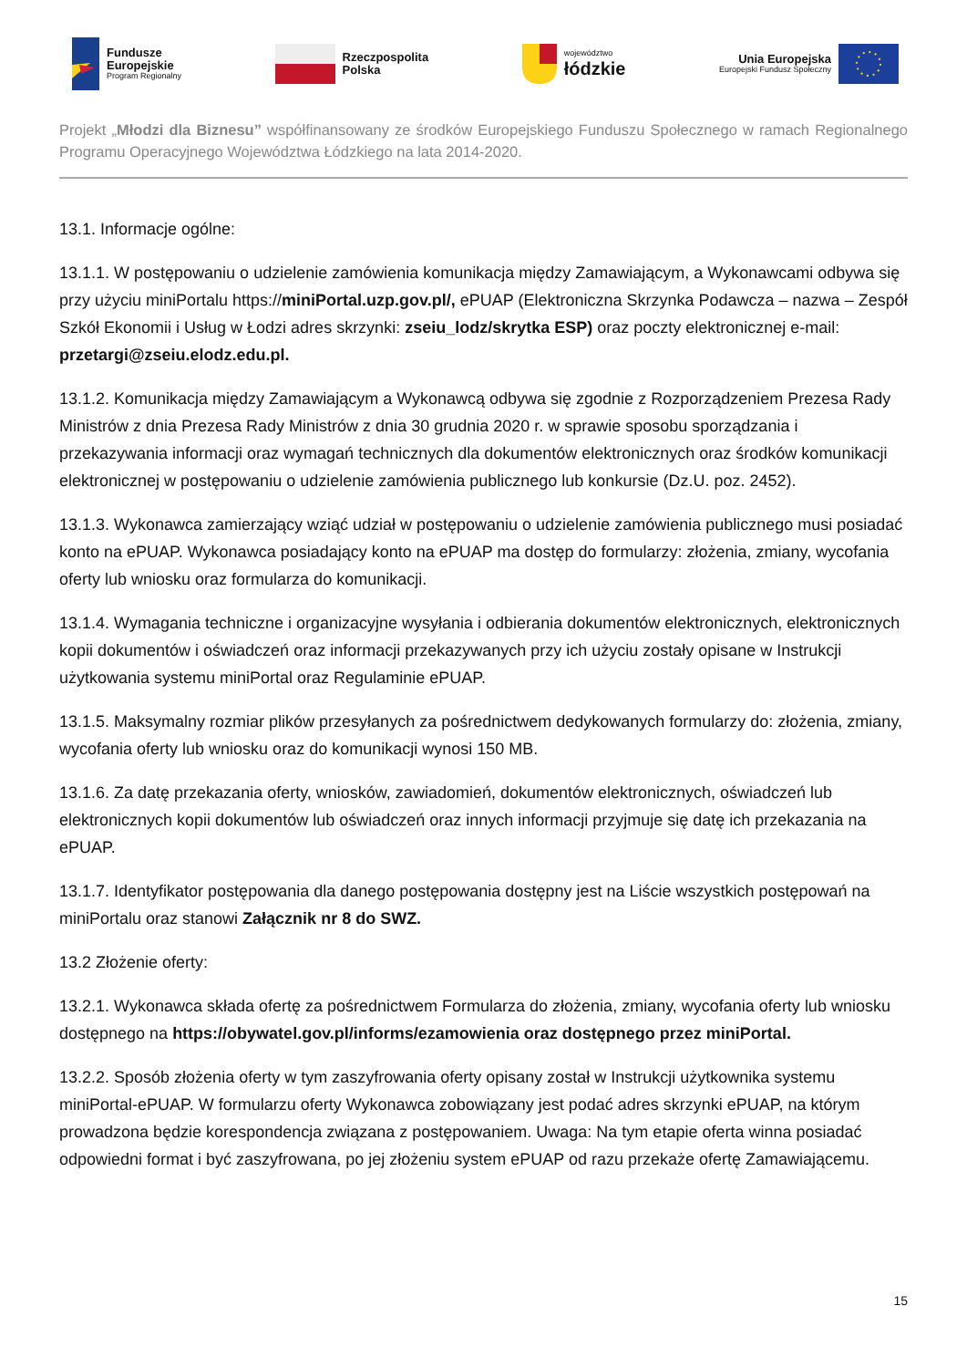Fundusze
Europejskie
Program Regionalny
Rzeczpospolita
Polska
województwo
łódzkie
Unia Europejska
Europejski Fundusz Społeczny
Projekt „Młodzi dla Biznesu” współfinansowany ze środków Europejskiego Funduszu Społecznego w ramach Regionalnego Programu Operacyjnego Województwa Łódzkiego na lata 2014-2020.
13.1. Informacje ogólne:
13.1.1. W postępowaniu o udzielenie zamówienia komunikacja między Zamawiającym, a Wykonawcami odbywa się przy użyciu miniPortalu https://miniPortal.uzp.gov.pl/, ePUAP (Elektroniczna Skrzynka Podawcza – nazwa – Zespół Szkół Ekonomii i Usług w Łodzi adres skrzynki: zseiu_lodz/skrytka ESP) oraz poczty elektronicznej e-mail: przetargi@zseiu.elodz.edu.pl.
13.1.2. Komunikacja między Zamawiającym a Wykonawcą odbywa się zgodnie z Rozporządzeniem Prezesa Rady Ministrów z dnia Prezesa Rady Ministrów z dnia 30 grudnia 2020 r. w sprawie sposobu sporządzania i przekazywania informacji oraz wymagań technicznych dla dokumentów elektronicznych oraz środków komunikacji elektronicznej w postępowaniu o udzielenie zamówienia publicznego lub konkursie (Dz.U. poz. 2452).
13.1.3. Wykonawca zamierzający wziąć udział w postępowaniu o udzielenie zamówienia publicznego musi posiadać konto na ePUAP. Wykonawca posiadający konto na ePUAP ma dostęp do formularzy: złożenia, zmiany, wycofania oferty lub wniosku oraz formularza do komunikacji.
13.1.4. Wymagania techniczne i organizacyjne wysyłania i odbierania dokumentów elektronicznych, elektronicznych kopii dokumentów i oświadczeń oraz informacji przekazywanych przy ich użyciu zostały opisane w Instrukcji użytkowania systemu miniPortal oraz Regulaminie ePUAP.
13.1.5. Maksymalny rozmiar plików przesyłanych za pośrednictwem dedykowanych formularzy do: złożenia, zmiany, wycofania oferty lub wniosku oraz do komunikacji wynosi 150 MB.
13.1.6. Za datę przekazania oferty, wniosków, zawiadomień, dokumentów elektronicznych, oświadczeń lub elektronicznych kopii dokumentów lub oświadczeń oraz innych informacji przyjmuje się datę ich przekazania na ePUAP.
13.1.7. Identyfikator postępowania dla danego postępowania dostępny jest na Liście wszystkich postępowań na miniPortalu oraz stanowi Załącznik nr 8 do SWZ.
13.2 Złożenie oferty:
13.2.1. Wykonawca składa ofertę za pośrednictwem Formularza do złożenia, zmiany, wycofania oferty lub wniosku dostępnego na https://obywatel.gov.pl/informs/ezamowienia oraz dostępnego przez miniPortal.
13.2.2. Sposób złożenia oferty w tym zaszyfrowania oferty opisany został w Instrukcji użytkownika systemu miniPortal-ePUAP. W formularzu oferty Wykonawca zobowiązany jest podać adres skrzynki ePUAP, na którym prowadzona będzie korespondencja związana z postępowaniem. Uwaga: Na tym etapie oferta winna posiadać odpowiedni format i być zaszyfrowana, po jej złożeniu system ePUAP od razu przekaże ofertę Zamawiającemu.
15